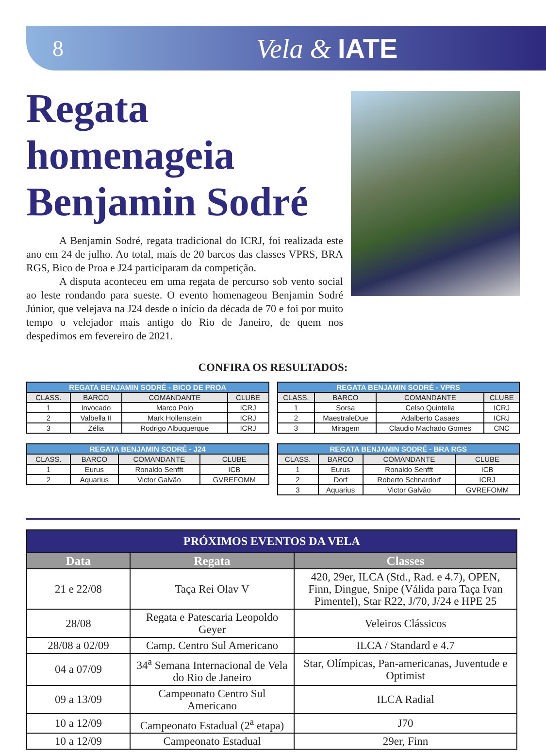8
Vela & IATE
Regata homenageia Benjamin Sodré
A Benjamin Sodré, regata tradicional do ICRJ, foi realizada este ano em 24 de julho. Ao total, mais de 20 barcos das classes VPRS, BRA RGS, Bico de Proa e J24 participaram da competição.
A disputa aconteceu em uma regata de percurso sob vento social ao leste rondando para sueste. O evento homenageou Benjamin Sodré Júnior, que velejava na J24 desde o início da década de 70 e foi por muito tempo o velejador mais antigo do Rio de Janeiro, de quem nos despedimos em fevereiro de 2021.
CONFIRA OS RESULTADOS:
| REGATA BENJAMIN SODRÉ - BICO DE PROA | | | |
| --- | --- | --- | --- |
| CLASS. | BARCO | COMANDANTE | CLUBE |
| 1 | Invocado | Marco Polo | ICRJ |
| 2 | Valbella II | Mark Hollenstein | ICRJ |
| 3 | Zélia | Rodrigo Albuquerque | ICRJ |
| REGATA BENJAMIN SODRÉ - VPRS | | | |
| --- | --- | --- | --- |
| CLASS. | BARCO | COMANDANTE | CLUBE |
| 1 | Sorsa | Celso Quintella | ICRJ |
| 2 | MaestraleDue | Adalberto Casaes | ICRJ |
| 3 | Miragem | Claudio Machado Gomes | CNC |
| REGATA BENJAMIN SODRÉ - J24 | | | |
| --- | --- | --- | --- |
| CLASS. | BARCO | COMANDANTE | CLUBE |
| 1 | Eurus | Ronaldo Senfft | ICB |
| 2 | Aquarius | Victor Galvão | GVREFOMM |
| REGATA BENJAMIN SODRÉ - BRA RGS | | | |
| --- | --- | --- | --- |
| CLASS. | BARCO | COMANDANTE | CLUBE |
| 1 | Eurus | Ronaldo Senfft | ICB |
| 2 | Dorf | Roberto Schnardorf | ICRJ |
| 3 | Aquarius | Victor Galvão | GVREFOMM |
| PRÓXIMOS EVENTOS DA VELA | | |
| --- | --- | --- |
| Data | Regata | Classes |
| 21 e 22/08 | Taça Rei Olav V | 420, 29er, ILCA (Std., Rad. e 4.7), OPEN, Finn, Dingue, Snipe (Válida para Taça Ivan Pimentel), Star R22, J/70, J/24 e HPE 25 |
| 28/08 | Regata e Patescaria Leopoldo Geyer | Veleiros Clássicos |
| 28/08 a 02/09 | Camp. Centro Sul Americano | ILCA / Standard e 4.7 |
| 04 a 07/09 | 34<sup>a</sup> Semana Internacional de Vela do Rio de Janeiro | Star, Olímpicas, Pan-americanas, Juventude e Optimist |
| 09 a 13/09 | Campeonato Centro Sul Americano | ILCA Radial |
| 10 a 12/09 | Campeonato Estadual (2<sup>a</sup> etapa) | J70 |
| 10 a 12/09 | Campeonato Estadual | 29er, Finn |